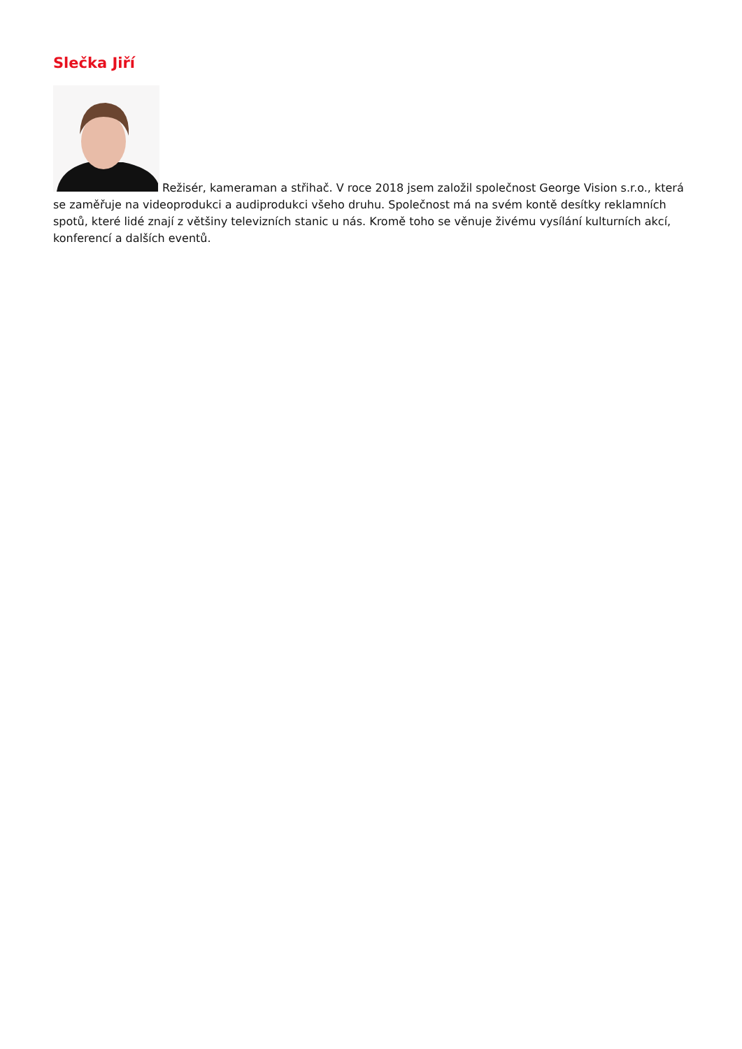Slečka Jiří
Režisér, kameraman a střihač. V roce 2018 jsem založil společnost George Vision s.r.o., která se zaměřuje na videoprodukci a audiprodukci všeho druhu. Společnost má na svém kontě desítky reklamních spotů, které lidé znají z většiny televizních stanic u nás. Kromě toho se věnuje živému vysílání kulturních akcí, konferencí a dalších eventů.